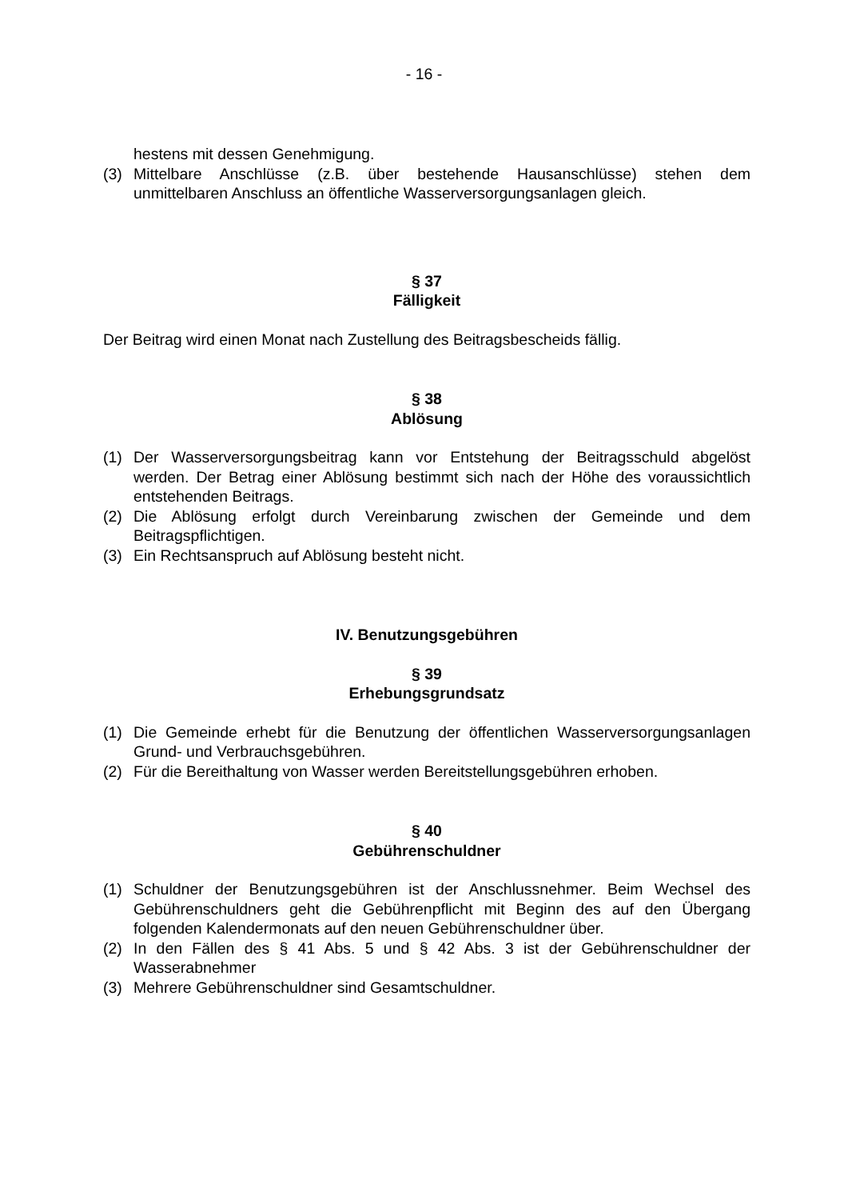- 16 -
hestens mit dessen Genehmigung.
(3) Mittelbare Anschlüsse (z.B. über bestehende Hausanschlüsse) stehen dem unmittelbaren Anschluss an öffentliche Wasserversorgungsanlagen gleich.
§ 37
Fälligkeit
Der Beitrag wird einen Monat nach Zustellung des Beitragsbescheids fällig.
§ 38
Ablösung
(1) Der Wasserversorgungsbeitrag kann vor Entstehung der Beitragsschuld abgelöst werden. Der Betrag einer Ablösung bestimmt sich nach der Höhe des voraussichtlich entstehenden Beitrags.
(2) Die Ablösung erfolgt durch Vereinbarung zwischen der Gemeinde und dem Beitragspflichtigen.
(3) Ein Rechtsanspruch auf Ablösung besteht nicht.
IV. Benutzungsgebühren
§ 39
Erhebungsgrundsatz
(1) Die Gemeinde erhebt für die Benutzung der öffentlichen Wasserversorgungsanlagen Grund- und Verbrauchsgebühren.
(2) Für die Bereithaltung von Wasser werden Bereitstellungsgebühren erhoben.
§ 40
Gebührenschuldner
(1) Schuldner der Benutzungsgebühren ist der Anschlussnehmer. Beim Wechsel des Gebührenschuldners geht die Gebührenpflicht mit Beginn des auf den Übergang folgenden Kalendermonats auf den neuen Gebührenschuldner über.
(2) In den Fällen des § 41 Abs. 5 und § 42 Abs. 3 ist der Gebührenschuldner der Wasserabnehmer
(3) Mehrere Gebührenschuldner sind Gesamtschuldner.